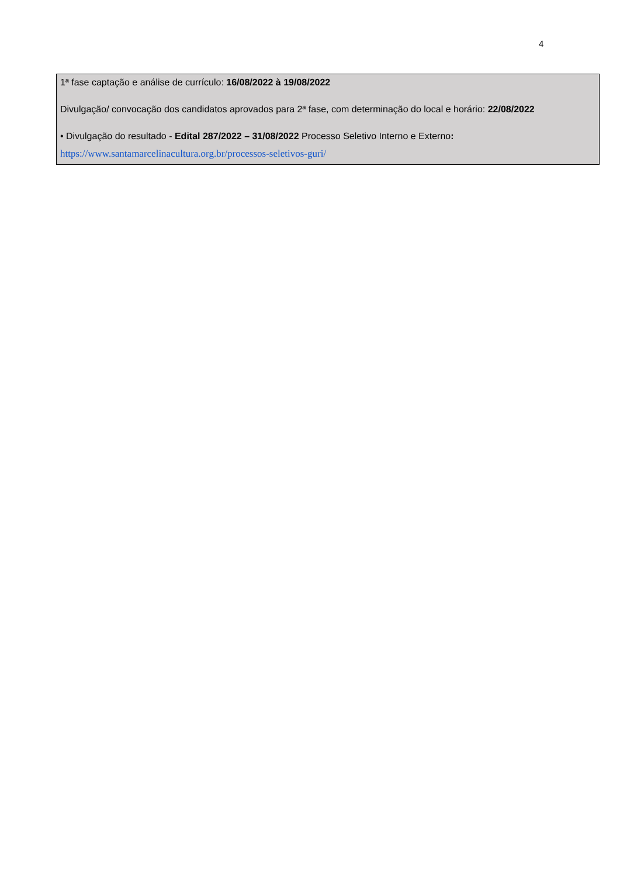4
1ª fase captação e análise de currículo: 16/08/2022 à 19/08/2022
Divulgação/ convocação dos candidatos aprovados para 2ª fase, com determinação do local e horário: 22/08/2022
• Divulgação do resultado - Edital 287/2022 – 31/08/2022 Processo Seletivo Interno e Externo:
https://www.santamarcelinacultura.org.br/processos-seletivos-guri/